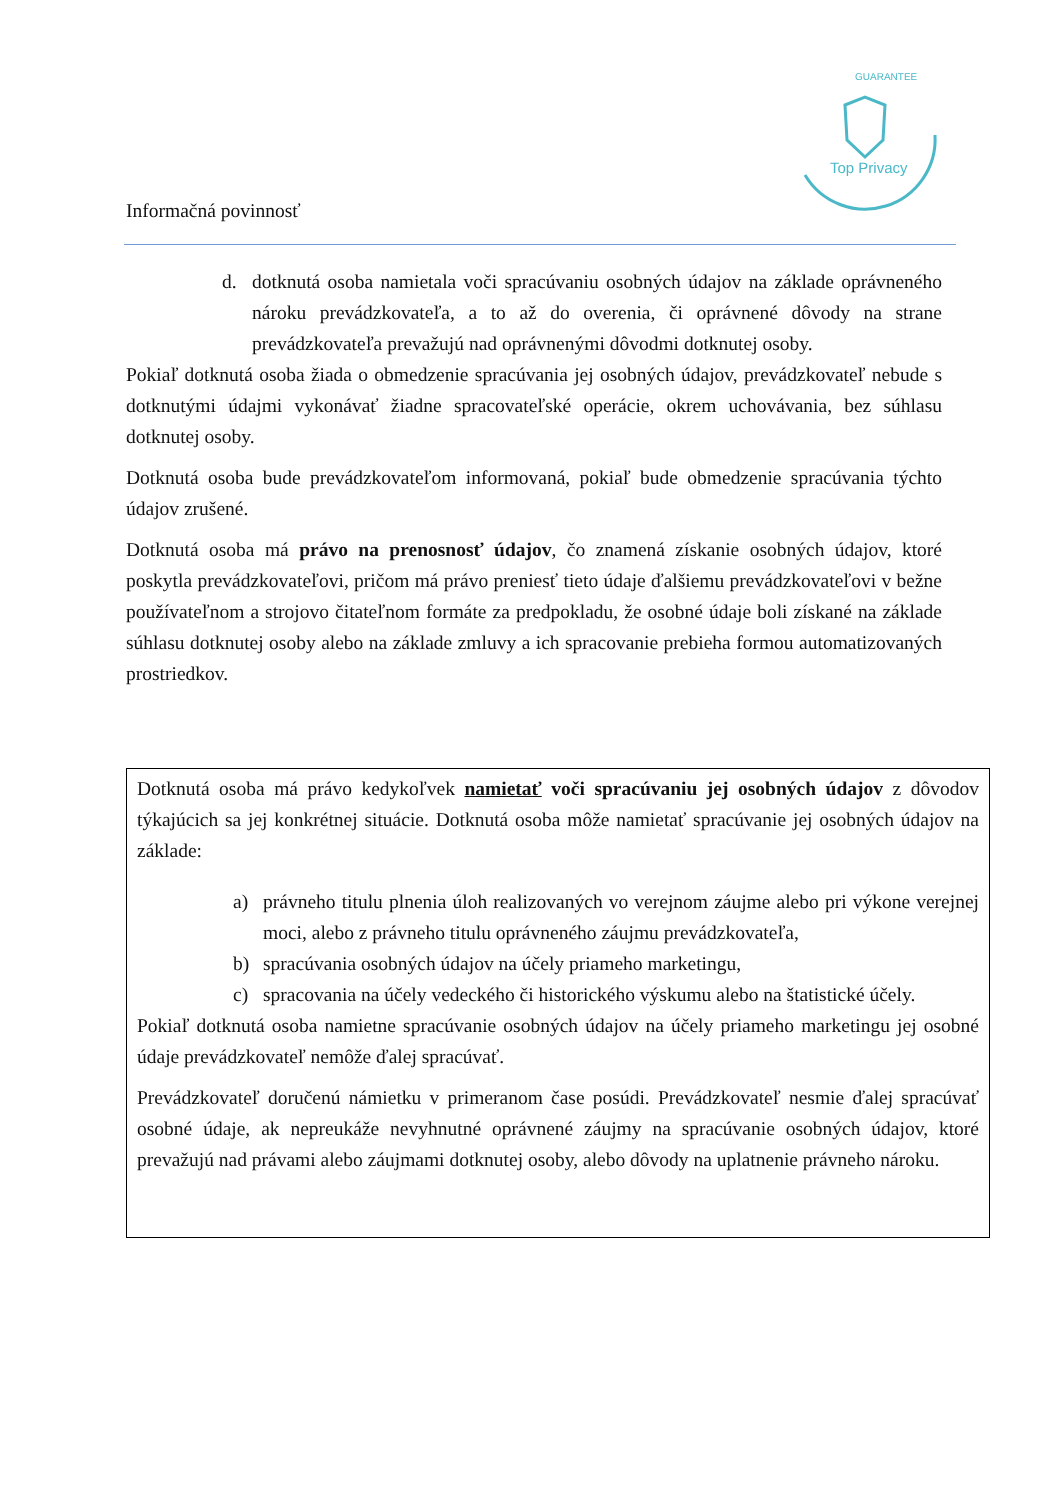Top Privacy
GUARANTEE
Informačná povinnosť
d. dotknutá osoba namietala voči spracúvaniu osobných údajov na základe oprávneného nároku prevádzkovateľa, a to až do overenia, či oprávnené dôvody na strane prevádzkovateľa prevažujú nad oprávnenými dôvodmi dotknutej osoby.
Pokiaľ dotknutá osoba žiada o obmedzenie spracúvania jej osobných údajov, prevádzkovateľ nebude s dotknutými údajmi vykonávať žiadne spracovateľské operácie, okrem uchovávania, bez súhlasu dotknutej osoby.
Dotknutá osoba bude prevádzkovateľom informovaná, pokiaľ bude obmedzenie spracúvania týchto údajov zrušené.
Dotknutá osoba má právo na prenosnosť údajov, čo znamená získanie osobných údajov, ktoré poskytla prevádzkovateľovi, pričom má právo preniesť tieto údaje ďalšiemu prevádzkovateľovi v bežne používateľnom a strojovo čitateľnom formáte za predpokladu, že osobné údaje boli získané na základe súhlasu dotknutej osoby alebo na základe zmluvy a ich spracovanie prebieha formou automatizovaných prostriedkov.
Dotknutá osoba má právo kedykoľvek namietať voči spracúvaniu jej osobných údajov z dôvodov týkajúcich sa jej konkrétnej situácie. Dotknutá osoba môže namietať spracúvanie jej osobných údajov na základe:
a) právneho titulu plnenia úloh realizovaných vo verejnom záujme alebo pri výkone verejnej moci, alebo z právneho titulu oprávneného záujmu prevádzkovateľa,
b) spracúvania osobných údajov na účely priameho marketingu,
c) spracovania na účely vedeckého či historického výskumu alebo na štatistické účely.
Pokiaľ dotknutá osoba namietne spracúvanie osobných údajov na účely priameho marketingu jej osobné údaje prevádzkovateľ nemôže ďalej spracúvať.
Prevádzkovateľ doručenú námietku v primeranom čase posúdi. Prevádzkovateľ nesmie ďalej spracúvať osobné údaje, ak nepreukáže nevyhnutné oprávnené záujmy na spracúvanie osobných údajov, ktoré prevažujú nad právami alebo záujmami dotknutej osoby, alebo dôvody na uplatnenie právneho nároku.